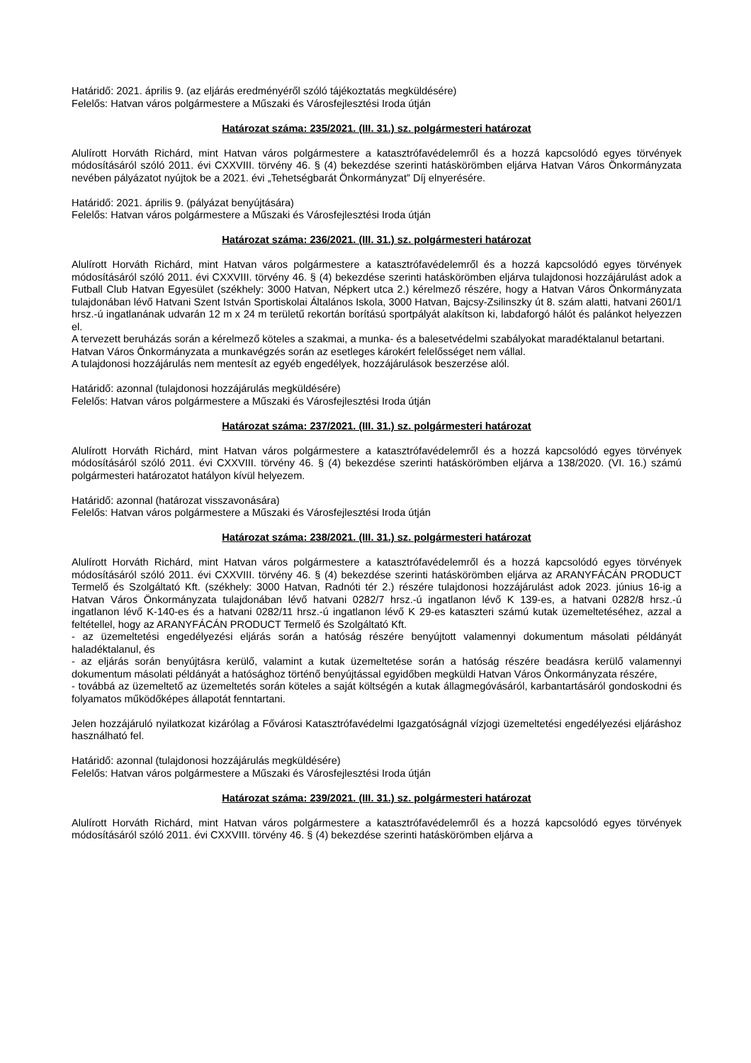Határidő: 2021. április 9. (az eljárás eredményéről szóló tájékoztatás megküldésére)
Felelős: Hatvan város polgármestere a Műszaki és Városfejlesztési Iroda útján
Határozat száma: 235/2021. (III. 31.) sz. polgármesteri határozat
Alulírott Horváth Richárd, mint Hatvan város polgármestere a katasztrófavédelemről és a hozzá kapcsolódó egyes törvények módosításáról szóló 2011. évi CXXVIII. törvény 46. § (4) bekezdése szerinti hatáskörömben eljárva Hatvan Város Önkormányzata nevében pályázatot nyújtok be a 2021. évi „Tehetségbarát Önkormányzat” Díj elnyerésére.
Határidő: 2021. április 9. (pályázat benyújtására)
Felelős: Hatvan város polgármestere a Műszaki és Városfejlesztési Iroda útján
Határozat száma: 236/2021. (III. 31.) sz. polgármesteri határozat
Alulírott Horváth Richárd, mint Hatvan város polgármestere a katasztrófavédelemről és a hozzá kapcsolódó egyes törvények módosításáról szóló 2011. évi CXXVIII. törvény 46. § (4) bekezdése szerinti hatáskörömben eljárva tulajdonosi hozzájárulást adok a Futball Club Hatvan Egyesület (székhely: 3000 Hatvan, Népkert utca 2.) kérelmező részére, hogy a Hatvan Város Önkormányzata tulajdonában lévő Hatvani Szent István Sportiskolai Általános Iskola, 3000 Hatvan, Bajcsy-Zsilinszky út 8. szám alatti, hatvani 2601/1 hrsz.-ú ingatlanának udvarán 12 m x 24 m területű rekortán borítású sportpályát alakítson ki, labdaforgó hálót és palánkot helyezzen el.
A tervezett beruházás során a kérelmező köteles a szakmai, a munka- és a balesetvédelmi szabályokat maradéktalanul betartani.
Hatvan Város Önkormányzata a munkavégzés során az esetleges károkért felelősséget nem vállal.
A tulajdonosi hozzájárulás nem mentesít az egyéb engedélyek, hozzájárulások beszerzése alól.
Határidő: azonnal (tulajdonosi hozzájárulás megküldésére)
Felelős: Hatvan város polgármestere a Műszaki és Városfejlesztési Iroda útján
Határozat száma: 237/2021. (III. 31.) sz. polgármesteri határozat
Alulírott Horváth Richárd, mint Hatvan város polgármestere a katasztrófavédelemről és a hozzá kapcsolódó egyes törvények módosításáról szóló 2011. évi CXXVIII. törvény 46. § (4) bekezdése szerinti hatáskörömben eljárva a 138/2020. (VI. 16.) számú polgármesteri határozatot hatályon kívül helyezem.
Határidő: azonnal (határozat visszavonására)
Felelős: Hatvan város polgármestere a Műszaki és Városfejlesztési Iroda útján
Határozat száma: 238/2021. (III. 31.) sz. polgármesteri határozat
Alulírott Horváth Richárd, mint Hatvan város polgármestere a katasztrófavédelemről és a hozzá kapcsolódó egyes törvények módosításáról szóló 2011. évi CXXVIII. törvény 46. § (4) bekezdése szerinti hatáskörömben eljárva az ARANYFÁCÁN PRODUCT Termelő és Szolgáltató Kft. (székhely: 3000 Hatvan, Radnóti tér 2.) részére tulajdonosi hozzájárulást adok 2023. június 16-ig a Hatvan Város Önkormányzata tulajdonában lévő hatvani 0282/7 hrsz.-ú ingatlanon lévő K 139-es, a hatvani 0282/8 hrsz.-ú ingatlanon lévő K-140-es és a hatvani 0282/11 hrsz.-ú ingatlanon lévő K 29-es kataszteri számú kutak üzemeltetéséhez, azzal a feltétellel, hogy az ARANYFÁCÁN PRODUCT Termelő és Szolgáltató Kft.
- az üzemeltetési engedélyezési eljárás során a hatóság részére benyújtott valamennyi dokumentum másolati példányát haladéktalanul, és
- az eljárás során benyújtásra kerülő, valamint a kutak üzemeltetése során a hatóság részére beadásra kerülő valamennyi dokumentum másolati példányát a hatósághoz történő benyújtással egyidőben megküldi Hatvan Város Önkormányzata részére,
- továbbá az üzemeltető az üzemeltetés során köteles a saját költségén a kutak állagmegóvásáról, karbantartásáról gondoskodni és folyamatos működőképes állapotát fenntartani.
Jelen hozzájáruló nyilatkozat kizárólag a Fővárosi Katasztrófavédelmi Igazgatóságnál vízjogi üzemeltetési engedélyezési eljáráshoz használható fel.
Határidő: azonnal (tulajdonosi hozzájárulás megküldésére)
Felelős: Hatvan város polgármestere a Műszaki és Városfejlesztési Iroda útján
Határozat száma: 239/2021. (III. 31.) sz. polgármesteri határozat
Alulírott Horváth Richárd, mint Hatvan város polgármestere a katasztrófavédelemről és a hozzá kapcsolódó egyes törvények módosításáról szóló 2011. évi CXXVIII. törvény 46. § (4) bekezdése szerinti hatáskörömben eljárva a